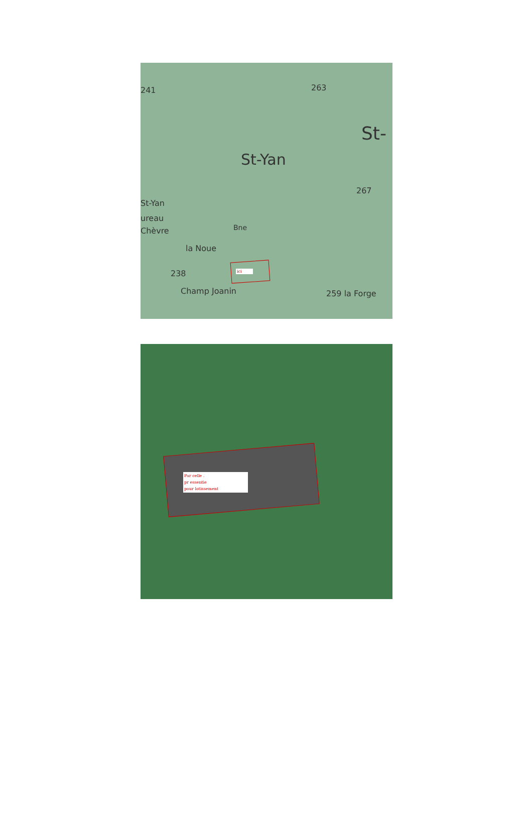St-Yan
St-
St-Yan
ureau
Chèvre
la Noue
238
Champ Joanin 259 la Forge
267
263 241
Bne
ici
Par celle .
pr essentie
pour lotissement